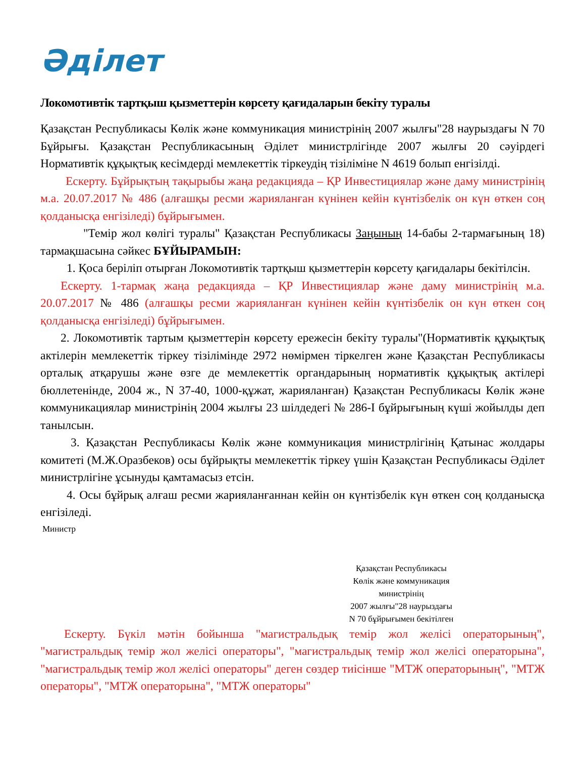Әділет
Локомотивтік тартқыш қызметтерін көрсету қағидаларын бекіту туралы
Қазақстан Республикасы Көлік және коммуникация министрінің 2007 жылғы"28 наурыздағы N 70 Бұйрығы. Қазақстан Республикасының Әділет министрлігінде 2007 жылғы 20 сәуірдегі Нормативтік құқықтық кесімдерді мемлекеттік тіркеудің тізіліміне N 4619 болып енгізілді.
Ескерту. Бұйрықтың тақырыбы жаңа редакцияда – ҚР Инвестициялар және даму министрінің м.а. 20.07.2017 № 486 (алғашқы ресми жарияланған күнінен кейін күнтізбелік он күн өткен соң қолданысқа енгізіледі) бұйрығымен.
"Темір жол көлігі туралы" Қазақстан Республикасы Заңының 14-бабы 2-тармағының 18) тармақшасына сәйкес БҰЙЫРАМЫН:
1. Қоса беріліп отырған Локомотивтік тартқыш қызметтерін көрсету қағидалары бекітілсін.
Ескерту. 1-тармақ жаңа редакцияда – ҚР Инвестициялар және даму министрінің м.а. 20.07.2017 № 486 (алғашқы ресми жарияланған күнінен кейін күнтізбелік он күн өткен соң қолданысқа енгізіледі) бұйрығымен.
2. Локомотивтік тартым қызметтерін көрсету ережесін бекіту туралы"(Нормативтік құқықтық актілерін мемлекеттік тіркеу тізілімінде 2972 нөмірмен тіркелген және Қазақстан Республикасы орталық атқарушы және өзге де мемлекеттік органдарының нормативтік құқықтық актілері бюллетенінде, 2004 ж., N 37-40, 1000-құжат, жарияланған) Қазақстан Республикасы Көлік және коммуникациялар министрінің 2004 жылғы 23 шілдедегі № 286-I бұйрығының күші жойылды деп танылсын.
3. Қазақстан Республикасы Көлік және коммуникация министрлігінің Қатынас жолдары комитеті (М.Ж.Оразбеков) осы бұйрықты мемлекеттік тіркеу үшін Қазақстан Республикасы Әділет министрлігіне ұсынуды қамтамасыз етсін.
4. Осы бұйрық алғаш ресми жарияланғаннан кейін он күнтізбелік күн өткен соң қолданысқа енгізіледі.
Министр
Қазақстан Республикасы
Көлік және коммуникация
министрінің
2007 жылғы"28 наурыздағы
N 70 бұйрығымен бекітілген
Ескерту. Бүкіл мәтін бойынша "магистральдық темір жол желісі операторының", "магистральдық темір жол желісі операторы", "магистральдық темір жол желісі операторына", "магистральдық темір жол желісі операторы" деген сөздер тиісінше "МТЖ операторының", "МТЖ операторы", "МТЖ операторына", "МТЖ операторы"